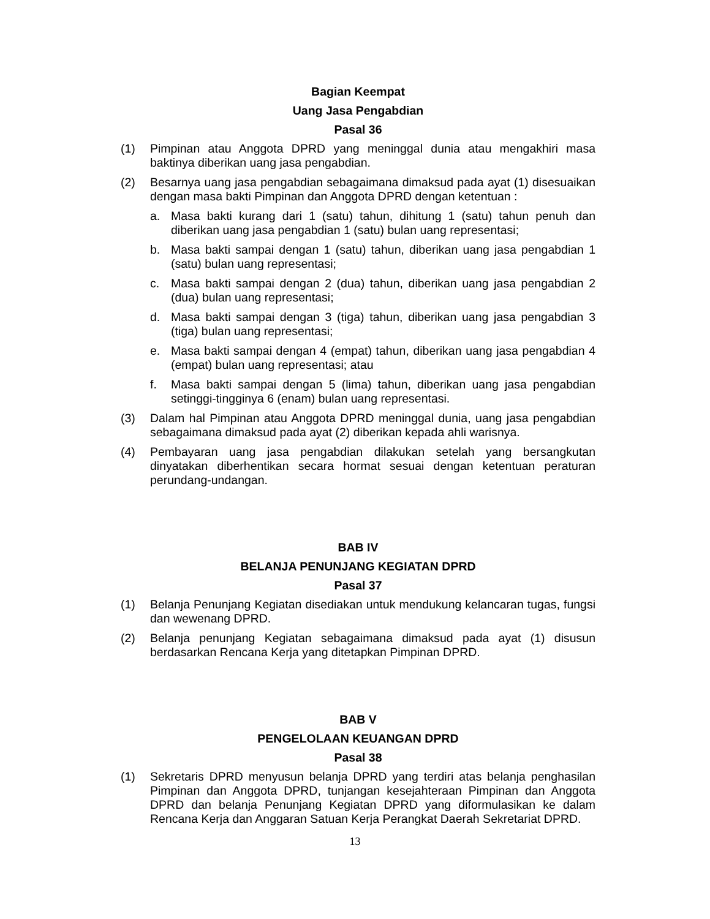Bagian Keempat
Uang Jasa Pengabdian
Pasal 36
(1) Pimpinan atau Anggota DPRD yang meninggal dunia atau mengakhiri masa baktinya diberikan uang jasa pengabdian.
(2) Besarnya uang jasa pengabdian sebagaimana dimaksud pada ayat (1) disesuaikan dengan masa bakti Pimpinan dan Anggota DPRD dengan ketentuan :
a. Masa bakti kurang dari 1 (satu) tahun, dihitung 1 (satu) tahun penuh dan diberikan uang jasa pengabdian 1 (satu) bulan uang representasi;
b. Masa bakti sampai dengan 1 (satu) tahun, diberikan uang jasa pengabdian 1 (satu) bulan uang representasi;
c. Masa bakti sampai dengan 2 (dua) tahun, diberikan uang jasa pengabdian 2 (dua) bulan uang representasi;
d. Masa bakti sampai dengan 3 (tiga) tahun, diberikan uang jasa pengabdian 3 (tiga) bulan uang representasi;
e. Masa bakti sampai dengan 4 (empat) tahun, diberikan uang jasa pengabdian 4 (empat) bulan uang representasi; atau
f. Masa bakti sampai dengan 5 (lima) tahun, diberikan uang jasa pengabdian setinggi-tingginya 6 (enam) bulan uang representasi.
(3) Dalam hal Pimpinan atau Anggota DPRD meninggal dunia, uang jasa pengabdian sebagaimana dimaksud pada ayat (2) diberikan kepada ahli warisnya.
(4) Pembayaran uang jasa pengabdian dilakukan setelah yang bersangkutan dinyatakan diberhentikan secara hormat sesuai dengan ketentuan peraturan perundang-undangan.
BAB IV
BELANJA PENUNJANG KEGIATAN DPRD
Pasal 37
(1) Belanja Penunjang Kegiatan disediakan untuk mendukung kelancaran tugas, fungsi dan wewenang DPRD.
(2) Belanja penunjang Kegiatan sebagaimana dimaksud pada ayat (1) disusun berdasarkan Rencana Kerja yang ditetapkan Pimpinan DPRD.
BAB V
PENGELOLAAN KEUANGAN DPRD
Pasal 38
(1) Sekretaris DPRD menyusun belanja DPRD yang terdiri atas belanja penghasilan Pimpinan dan Anggota DPRD, tunjangan kesejahteraan Pimpinan dan Anggota DPRD dan belanja Penunjang Kegiatan DPRD yang diformulasikan ke dalam Rencana Kerja dan Anggaran Satuan Kerja Perangkat Daerah Sekretariat DPRD.
13